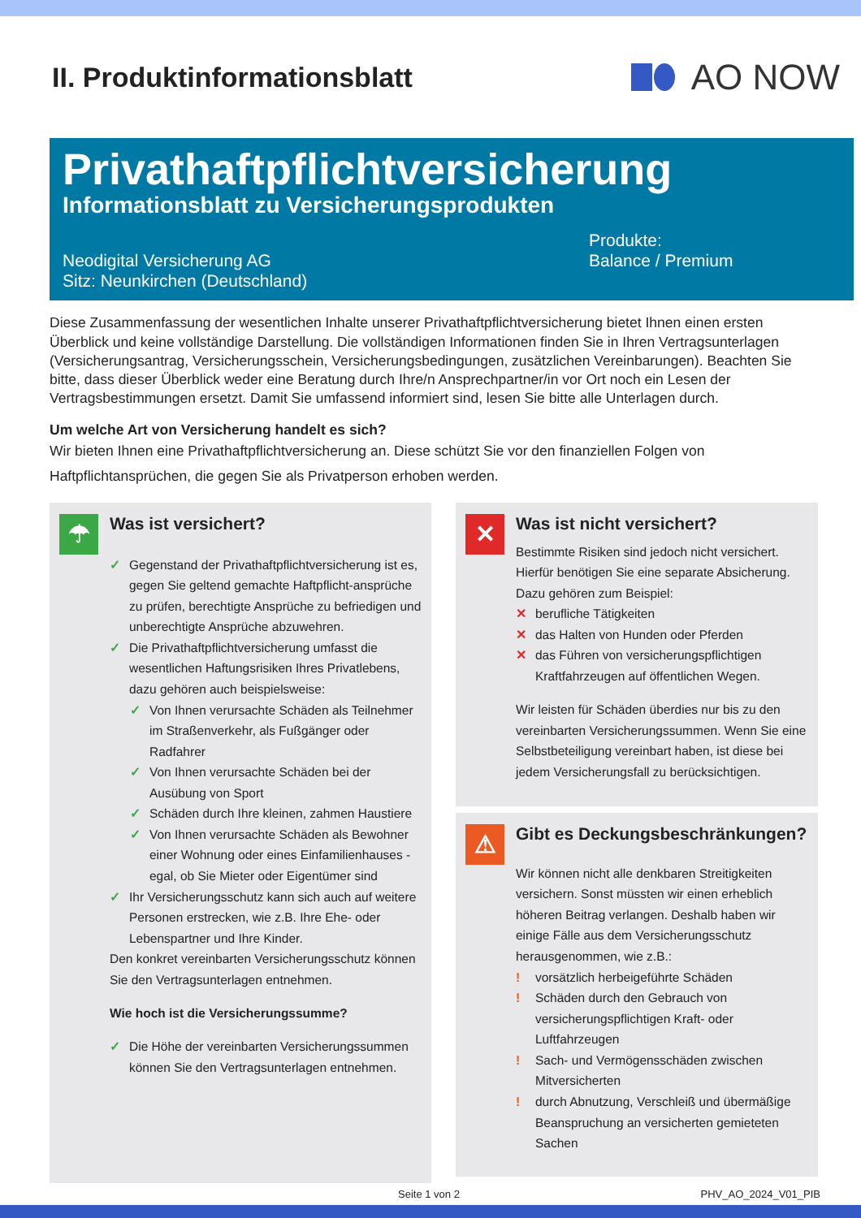II. Produktinformationsblatt
AO NOW
Privathaftpflichtversicherung
Informationsblatt zu Versicherungsprodukten
Neodigital Versicherung AG
Sitz: Neunkirchen (Deutschland)
Produkte:
Balance / Premium
Diese Zusammenfassung der wesentlichen Inhalte unserer Privathaftpflichtversicherung bietet Ihnen einen ersten Überblick und keine vollständige Darstellung. Die vollständigen Informationen finden Sie in Ihren Vertragsunterlagen (Versicherungsantrag, Versicherungsschein, Versicherungsbedingungen, zusätzlichen Vereinbarungen). Beachten Sie bitte, dass dieser Überblick weder eine Beratung durch Ihre/n Ansprechpartner/in vor Ort noch ein Lesen der Vertragsbestimmungen ersetzt. Damit Sie umfassend informiert sind, lesen Sie bitte alle Unterlagen durch.
Um welche Art von Versicherung handelt es sich?
Wir bieten Ihnen eine Privathaftpflichtversicherung an. Diese schützt Sie vor den finanziellen Folgen von Haftpflichtansprüchen, die gegen Sie als Privatperson erhoben werden.
☂
Was ist versichert?
✓ Gegenstand der Privathaftpflichtversicherung ist es, gegen Sie geltend gemachte Haftpflicht-ansprüche zu prüfen, berechtigte Ansprüche zu befriedigen und unberechtigte Ansprüche abzuwehren.
✓ Die Privathaftpflichtversicherung umfasst die wesentlichen Haftungsrisiken Ihres Privatlebens, dazu gehören auch beispielsweise:
✓ Von Ihnen verursachte Schäden als Teilnehmer im Straßenverkehr, als Fußgänger oder Radfahrer
✓ Von Ihnen verursachte Schäden bei der Ausübung von Sport
✓ Schäden durch Ihre kleinen, zahmen Haustiere
✓ Von Ihnen verursachte Schäden als Bewohner einer Wohnung oder eines Einfamilienhauses - egal, ob Sie Mieter oder Eigentümer sind
✓ Ihr Versicherungsschutz kann sich auch auf weitere Personen erstrecken, wie z.B. Ihre Ehe- oder Lebenspartner und Ihre Kinder.
Den konkret vereinbarten Versicherungsschutz können Sie den Vertragsunterlagen entnehmen.
Wie hoch ist die Versicherungssumme?
✓ Die Höhe der vereinbarten Versicherungssummen können Sie den Vertragsunterlagen entnehmen.
✕
Was ist nicht versichert?
Bestimmte Risiken sind jedoch nicht versichert. Hierfür benötigen Sie eine separate Absicherung. Dazu gehören zum Beispiel:
✕ berufliche Tätigkeiten
✕ das Halten von Hunden oder Pferden
✕ das Führen von versicherungspflichtigen Kraftfahrzeugen auf öffentlichen Wegen.
Wir leisten für Schäden überdies nur bis zu den vereinbarten Versicherungssummen. Wenn Sie eine Selbstbeteiligung vereinbart haben, ist diese bei jedem Versicherungsfall zu berücksichtigen.
⚠
Gibt es Deckungsbeschränkungen?
Wir können nicht alle denkbaren Streitigkeiten versichern. Sonst müssten wir einen erheblich höheren Beitrag verlangen. Deshalb haben wir einige Fälle aus dem Versicherungsschutz herausgenommen, wie z.B.:
! vorsätzlich herbeigeführte Schäden
! Schäden durch den Gebrauch von versicherungspflichtigen Kraft- oder Luftfahrzeugen
! Sach- und Vermögensschäden zwischen Mitversicherten
! durch Abnutzung, Verschleiß und übermäßige Beanspruchung an versicherten gemieteten Sachen
Seite 1 von 2 PHV_AO_2024_V01_PIB